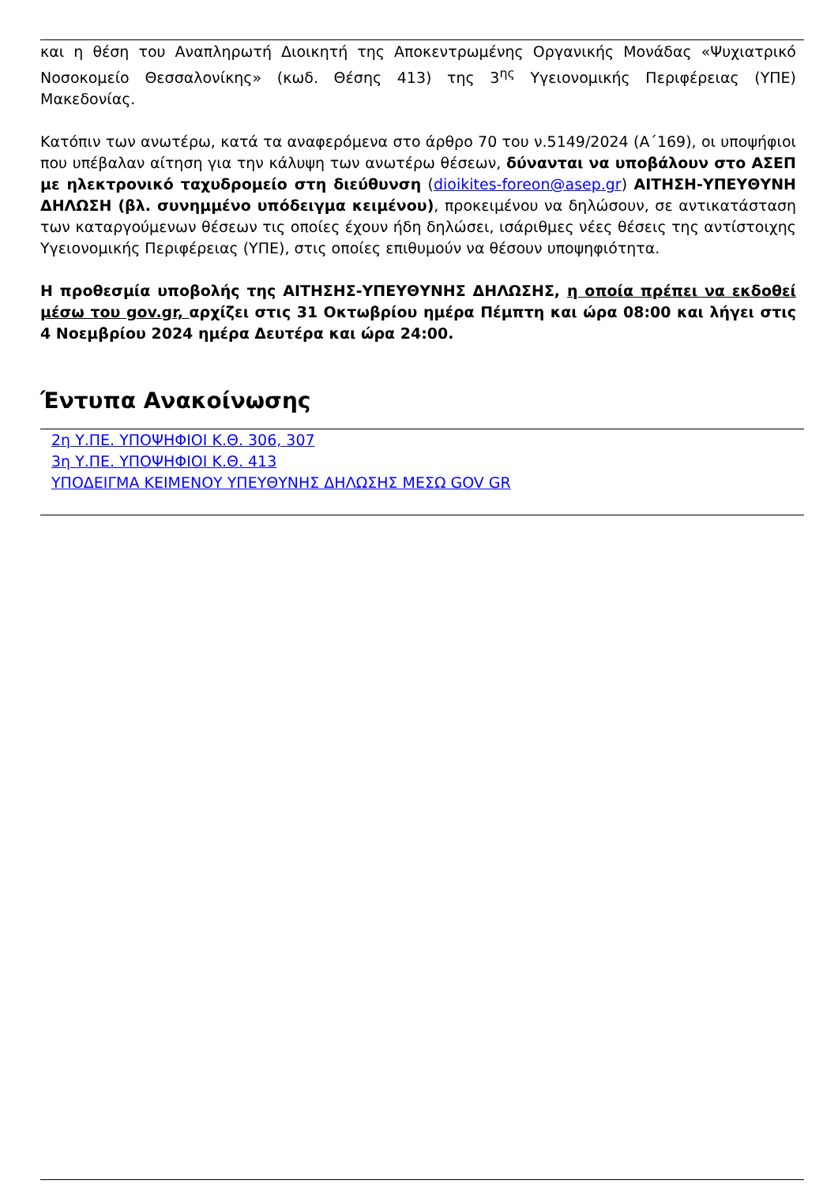και η θέση του Αναπληρωτή Διοικητή της Αποκεντρωμένης Οργανικής Μονάδας «Ψυχιατρικό Νοσοκομείο Θεσσαλονίκης» (κωδ. Θέσης 413) της 3<sup>ης</sup> Υγειονομικής Περιφέρειας (ΥΠΕ) Μακεδονίας.
Κατόπιν των ανωτέρω, κατά τα αναφερόμενα στο άρθρο 70 του ν.5149/2024 (Α΄169), οι υποψήφιοι που υπέβαλαν αίτηση για την κάλυψη των ανωτέρω θέσεων, δύνανται να υποβάλουν στο ΑΣΕΠ με ηλεκτρονικό ταχυδρομείο στη διεύθυνση (dioikites-foreon@asep.gr) ΑΙΤΗΣΗ-ΥΠΕΥΘΥΝΗ ΔΗΛΩΣΗ (βλ. συνημμένο υπόδειγμα κειμένου), προκειμένου να δηλώσουν, σε αντικατάσταση των καταργούμενων θέσεων τις οποίες έχουν ήδη δηλώσει, ισάριθμες νέες θέσεις της αντίστοιχης Υγειονομικής Περιφέρειας (ΥΠΕ), στις οποίες επιθυμούν να θέσουν υποψηφιότητα.
Η προθεσμία υποβολής της ΑΙΤΗΣΗΣ-ΥΠΕΥΘΥΝΗΣ ΔΗΛΩΣΗΣ, η οποία πρέπει να εκδοθεί μέσω του gov.gr, αρχίζει στις 31 Οκτωβρίου ημέρα Πέμπτη και ώρα 08:00 και λήγει στις 4 Νοεμβρίου 2024 ημέρα Δευτέρα και ώρα 24:00.
Έντυπα Ανακοίνωσης
2η Υ.ΠΕ. ΥΠΟΨΗΦΙΟΙ Κ.Θ. 306, 307
3η Υ.ΠΕ. ΥΠΟΨΗΦΙΟΙ Κ.Θ. 413
ΥΠΟΔΕΙΓΜΑ ΚΕΙΜΕΝΟΥ ΥΠΕΥΘΥΝΗΣ ΔΗΛΩΣΗΣ ΜΕΣΩ GOV GR